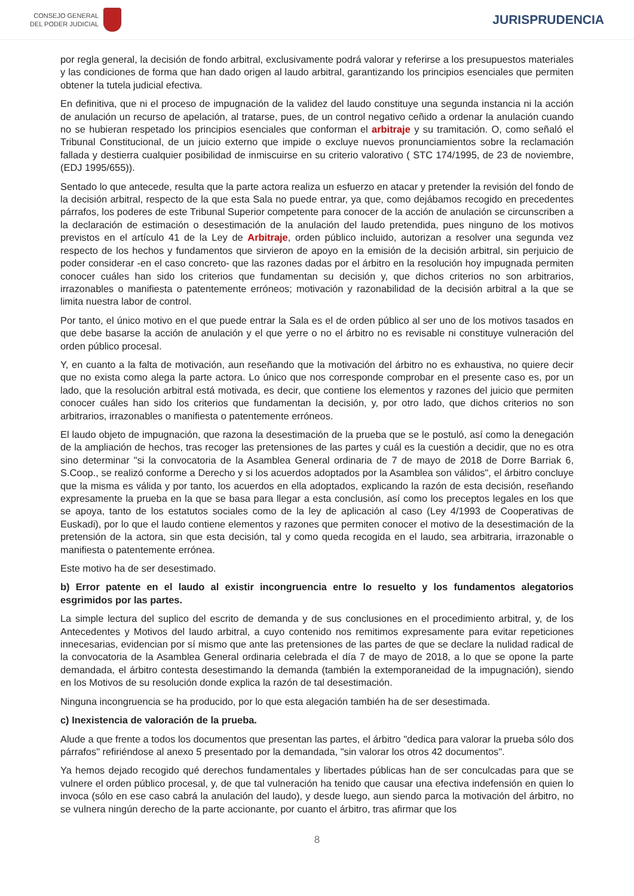CONSEJO GENERAL
DEL PODER JUDICIAL
JURISPRUDENCIA
por regla general, la decisión de fondo arbitral, exclusivamente podrá valorar y referirse a los presupuestos materiales y las condiciones de forma que han dado origen al laudo arbitral, garantizando los principios esenciales que permiten obtener la tutela judicial efectiva.
En definitiva, que ni el proceso de impugnación de la validez del laudo constituye una segunda instancia ni la acción de anulación un recurso de apelación, al tratarse, pues, de un control negativo ceñido a ordenar la anulación cuando no se hubieran respetado los principios esenciales que conforman el arbitraje y su tramitación. O, como señaló el Tribunal Constitucional, de un juicio externo que impide o excluye nuevos pronunciamientos sobre la reclamación fallada y destierra cualquier posibilidad de inmiscuirse en su criterio valorativo ( STC 174/1995, de 23 de noviembre, (EDJ 1995/655)).
Sentado lo que antecede, resulta que la parte actora realiza un esfuerzo en atacar y pretender la revisión del fondo de la decisión arbitral, respecto de la que esta Sala no puede entrar, ya que, como dejábamos recogido en precedentes párrafos, los poderes de este Tribunal Superior competente para conocer de la acción de anulación se circunscriben a la declaración de estimación o desestimación de la anulación del laudo pretendida, pues ninguno de los motivos previstos en el artículo 41 de la Ley de Arbitraje, orden público incluido, autorizan a resolver una segunda vez respecto de los hechos y fundamentos que sirvieron de apoyo en la emisión de la decisión arbitral, sin perjuicio de poder considerar -en el caso concreto- que las razones dadas por el árbitro en la resolución hoy impugnada permiten conocer cuáles han sido los criterios que fundamentan su decisión y, que dichos criterios no son arbitrarios, irrazonables o manifiesta o patentemente erróneos; motivación y razonabilidad de la decisión arbitral a la que se limita nuestra labor de control.
Por tanto, el único motivo en el que puede entrar la Sala es el de orden público al ser uno de los motivos tasados en que debe basarse la acción de anulación y el que yerre o no el árbitro no es revisable ni constituye vulneración del orden público procesal.
Y, en cuanto a la falta de motivación, aun reseñando que la motivación del árbitro no es exhaustiva, no quiere decir que no exista como alega la parte actora. Lo único que nos corresponde comprobar en el presente caso es, por un lado, que la resolución arbitral está motivada, es decir, que contiene los elementos y razones del juicio que permiten conocer cuáles han sido los criterios que fundamentan la decisión, y, por otro lado, que dichos criterios no son arbitrarios, irrazonables o manifiesta o patentemente erróneos.
El laudo objeto de impugnación, que razona la desestimación de la prueba que se le postuló, así como la denegación de la ampliación de hechos, tras recoger las pretensiones de las partes y cuál es la cuestión a decidir, que no es otra sino determinar "si la convocatoria de la Asamblea General ordinaria de 7 de mayo de 2018 de Dorre Barriak 6, S.Coop., se realizó conforme a Derecho y si los acuerdos adoptados por la Asamblea son válidos", el árbitro concluye que la misma es válida y por tanto, los acuerdos en ella adoptados, explicando la razón de esta decisión, reseñando expresamente la prueba en la que se basa para llegar a esta conclusión, así como los preceptos legales en los que se apoya, tanto de los estatutos sociales como de la ley de aplicación al caso (Ley 4/1993 de Cooperativas de Euskadi), por lo que el laudo contiene elementos y razones que permiten conocer el motivo de la desestimación de la pretensión de la actora, sin que esta decisión, tal y como queda recogida en el laudo, sea arbitraria, irrazonable o manifiesta o patentemente errónea.
Este motivo ha de ser desestimado.
b) Error patente en el laudo al existir incongruencia entre lo resuelto y los fundamentos alegatorios esgrimidos por las partes.
La simple lectura del suplico del escrito de demanda y de sus conclusiones en el procedimiento arbitral, y, de los Antecedentes y Motivos del laudo arbitral, a cuyo contenido nos remitimos expresamente para evitar repeticiones innecesarias, evidencian por sí mismo que ante las pretensiones de las partes de que se declare la nulidad radical de la convocatoria de la Asamblea General ordinaria celebrada el día 7 de mayo de 2018, a lo que se opone la parte demandada, el árbitro contesta desestimando la demanda (también la extemporaneidad de la impugnación), siendo en los Motivos de su resolución donde explica la razón de tal desestimación.
Ninguna incongruencia se ha producido, por lo que esta alegación también ha de ser desestimada.
c) Inexistencia de valoración de la prueba.
Alude a que frente a todos los documentos que presentan las partes, el árbitro "dedica para valorar la prueba sólo dos párrafos" refiriéndose al anexo 5 presentado por la demandada, "sin valorar los otros 42 documentos".
Ya hemos dejado recogido qué derechos fundamentales y libertades públicas han de ser conculcadas para que se vulnere el orden público procesal, y, de que tal vulneración ha tenido que causar una efectiva indefensión en quien lo invoca (sólo en ese caso cabrá la anulación del laudo), y desde luego, aun siendo parca la motivación del árbitro, no se vulnera ningún derecho de la parte accionante, por cuanto el árbitro, tras afirmar que los
8